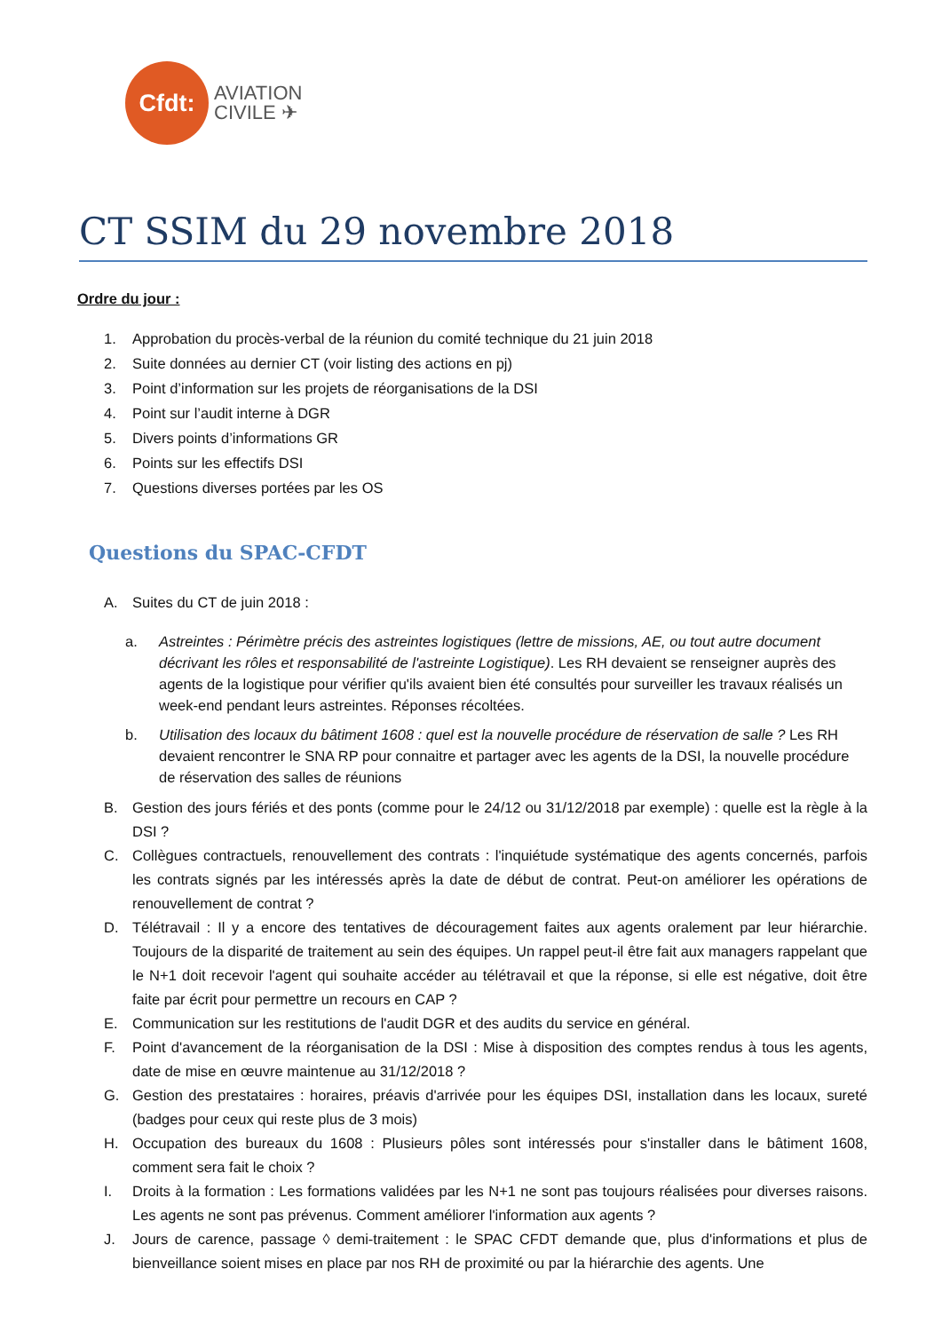Cfdt:
AVIATION
CIVILE ✈
CT SSIM du 29 novembre 2018
Ordre du jour :
1. Approbation du procès-verbal de la réunion du comité technique du 21 juin 2018
2. Suite données au dernier CT (voir listing des actions en pj)
3. Point d’information sur les projets de réorganisations de la DSI
4. Point sur l’audit interne à DGR
5. Divers points d’informations GR
6. Points sur les effectifs DSI
7. Questions diverses portées par les OS
Questions du SPAC-CFDT
A. Suites du CT de juin 2018 :
a. Astreintes : Périmètre précis des astreintes logistiques (lettre de missions, AE, ou tout autre document décrivant les rôles et responsabilité de l'astreinte Logistique). Les RH devaient se renseigner auprès des agents de la logistique pour vérifier qu'ils avaient bien été consultés pour surveiller les travaux réalisés un week-end pendant leurs astreintes. Réponses récoltées.
b. Utilisation des locaux du bâtiment 1608 : quel est la nouvelle procédure de réservation de salle ? Les RH devaient rencontrer le SNA RP pour connaitre et partager avec les agents de la DSI, la nouvelle procédure de réservation des salles de réunions
B. Gestion des jours fériés et des ponts (comme pour le 24/12 ou 31/12/2018 par exemple) : quelle est la règle à la DSI ?
C. Collègues contractuels, renouvellement des contrats : l'inquiétude systématique des agents concernés, parfois les contrats signés par les intéressés après la date de début de contrat. Peut-on améliorer les opérations de renouvellement de contrat ?
D. Télétravail : Il y a encore des tentatives de découragement faites aux agents oralement par leur hiérarchie. Toujours de la disparité de traitement au sein des équipes. Un rappel peut-il être fait aux managers rappelant que le N+1 doit recevoir l'agent qui souhaite accéder au télétravail et que la réponse, si elle est négative, doit être faite par écrit pour permettre un recours en CAP ?
E. Communication sur les restitutions de l'audit DGR et des audits du service en général.
F. Point d'avancement de la réorganisation de la DSI : Mise à disposition des comptes rendus à tous les agents, date de mise en œuvre maintenue au 31/12/2018 ?
G. Gestion des prestataires : horaires, préavis d'arrivée pour les équipes DSI, installation dans les locaux, sureté (badges pour ceux qui reste plus de 3 mois)
H. Occupation des bureaux du 1608 : Plusieurs pôles sont intéressés pour s'installer dans le bâtiment 1608, comment sera fait le choix ?
I. Droits à la formation : Les formations validées par les N+1 ne sont pas toujours réalisées pour diverses raisons. Les agents ne sont pas prévenus. Comment améliorer l'information aux agents ?
J. Jours de carence, passage ◊ demi-traitement : le SPAC CFDT demande que, plus d'informations et plus de bienveillance soient mises en place par nos RH de proximité ou par la hiérarchie des agents. Une